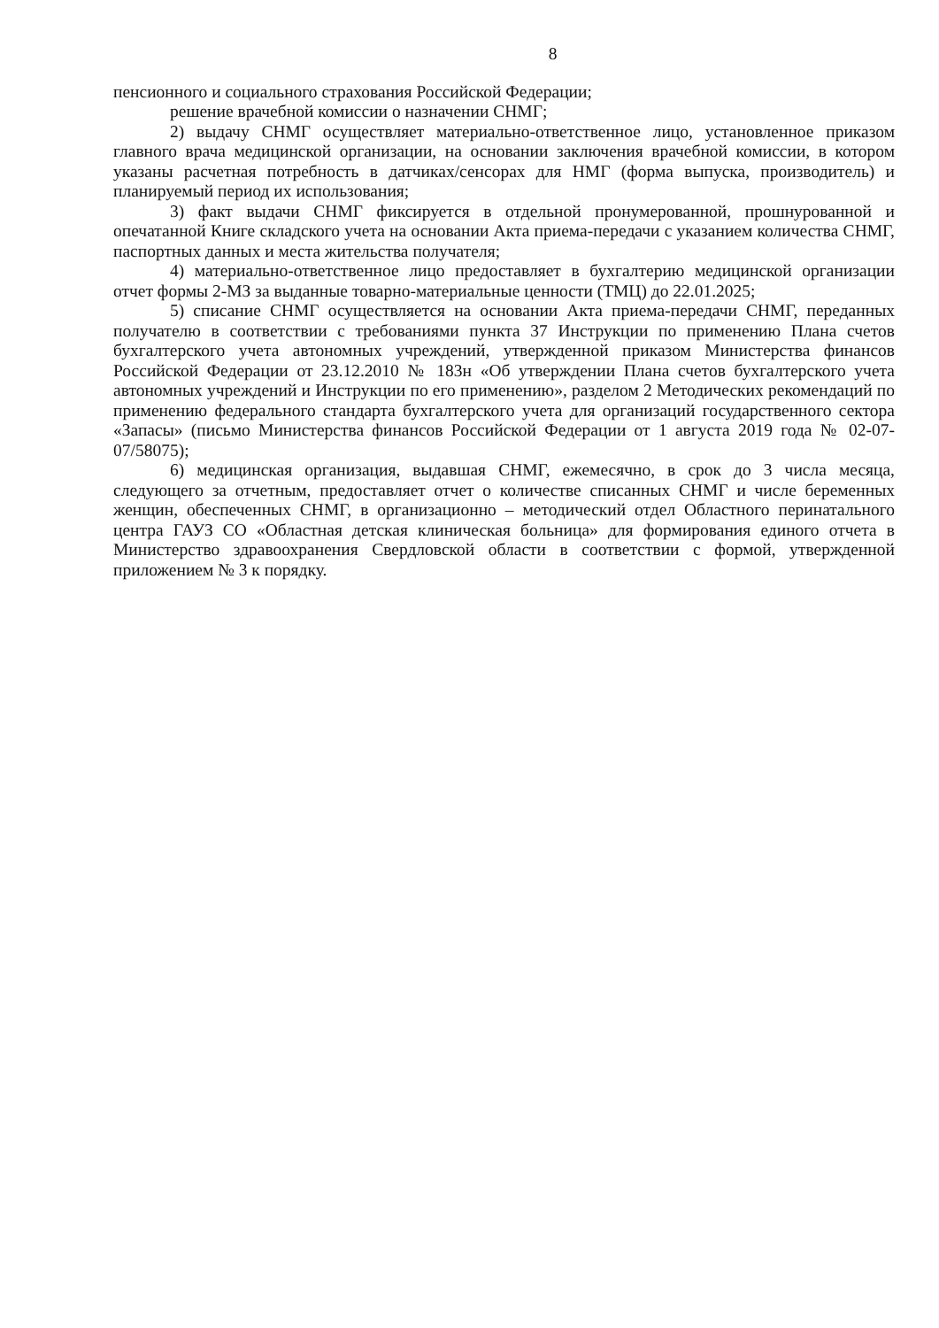8
пенсионного и социального страхования Российской Федерации;
решение врачебной комиссии о назначении СНМГ;
2) выдачу СНМГ осуществляет материально-ответственное лицо, установленное приказом главного врача медицинской организации, на основании заключения врачебной комиссии, в котором указаны расчетная потребность в датчиках/сенсорах для НМГ (форма выпуска, производитель) и планируемый период их использования;
3) факт выдачи СНМГ фиксируется в отдельной пронумерованной, прошнурованной и опечатанной Книге складского учета на основании Акта приема-передачи с указанием количества СНМГ, паспортных данных и места жительства получателя;
4) материально-ответственное лицо предоставляет в бухгалтерию медицинской организации отчет формы 2-МЗ за выданные товарно-материальные ценности (ТМЦ) до 22.01.2025;
5) списание СНМГ осуществляется на основании Акта приема-передачи СНМГ, переданных получателю в соответствии с требованиями пункта 37 Инструкции по применению Плана счетов бухгалтерского учета автономных учреждений, утвержденной приказом Министерства финансов Российской Федерации от 23.12.2010 № 183н «Об утверждении Плана счетов бухгалтерского учета автономных учреждений и Инструкции по его применению», разделом 2 Методических рекомендаций по применению федерального стандарта бухгалтерского учета для организаций государственного сектора «Запасы» (письмо Министерства финансов Российской Федерации от 1 августа 2019 года № 02-07-07/58075);
6) медицинская организация, выдавшая СНМГ, ежемесячно, в срок до 3 числа месяца, следующего за отчетным, предоставляет отчет о количестве списанных СНМГ и числе беременных женщин, обеспеченных СНМГ, в организационно – методический отдел Областного перинатального центра ГАУЗ СО «Областная детская клиническая больница» для формирования единого отчета в Министерство здравоохранения Свердловской области в соответствии с формой, утвержденной приложением № 3 к порядку.